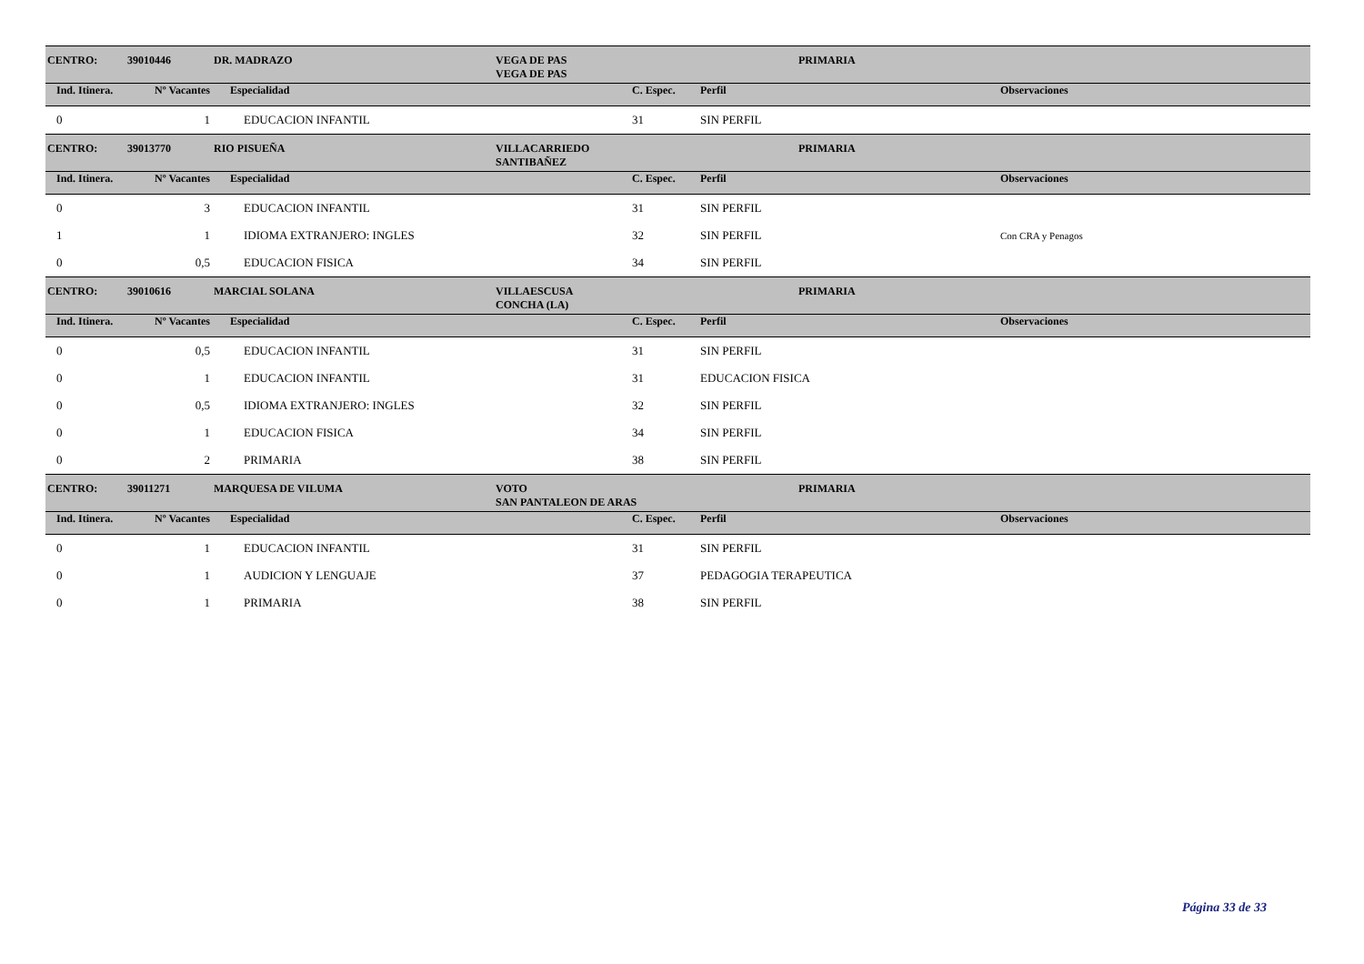| CENTRO: | 39010446 | DR. MADRAZO | VEGA DE PAS | | PRIMARIA | |
| | | | VEGA DE PAS | | | |
| Ind. Itinera. | Nº Vacantes | Especialidad | | C. Espec. | Perfil | Observaciones |
| 0 | 1 | EDUCACION INFANTIL | | 31 | SIN PERFIL | |
| CENTRO: | 39013770 | RIO PISUEÑA | VILLACARRIEDO | | PRIMARIA | |
| | | | SANTIBAÑEZ | | | |
| Ind. Itinera. | Nº Vacantes | Especialidad | | C. Espec. | Perfil | Observaciones |
| 0 | 3 | EDUCACION INFANTIL | | 31 | SIN PERFIL | |
| 1 | 1 | IDIOMA EXTRANJERO: INGLES | | 32 | SIN PERFIL | Con CRA y Penagos |
| 0 | 0,5 | EDUCACION FISICA | | 34 | SIN PERFIL | |
| CENTRO: | 39010616 | MARCIAL SOLANA | VILLAESCUSA | | PRIMARIA | |
| | | | CONCHA (LA) | | | |
| Ind. Itinera. | Nº Vacantes | Especialidad | | C. Espec. | Perfil | Observaciones |
| 0 | 0,5 | EDUCACION INFANTIL | | 31 | SIN PERFIL | |
| 0 | 1 | EDUCACION INFANTIL | | 31 | EDUCACION FISICA | |
| 0 | 0,5 | IDIOMA EXTRANJERO: INGLES | | 32 | SIN PERFIL | |
| 0 | 1 | EDUCACION FISICA | | 34 | SIN PERFIL | |
| 0 | 2 | PRIMARIA | | 38 | SIN PERFIL | |
| CENTRO: | 39011271 | MARQUESA DE VILUMA | VOTO | | PRIMARIA | |
| | | | SAN PANTALEON DE ARAS | | | |
| Ind. Itinera. | Nº Vacantes | Especialidad | | C. Espec. | Perfil | Observaciones |
| 0 | 1 | EDUCACION INFANTIL | | 31 | SIN PERFIL | |
| 0 | 1 | AUDICION Y LENGUAJE | | 37 | PEDAGOGIA TERAPEUTICA | |
| 0 | 1 | PRIMARIA | | 38 | SIN PERFIL | |
Página 33 de 33